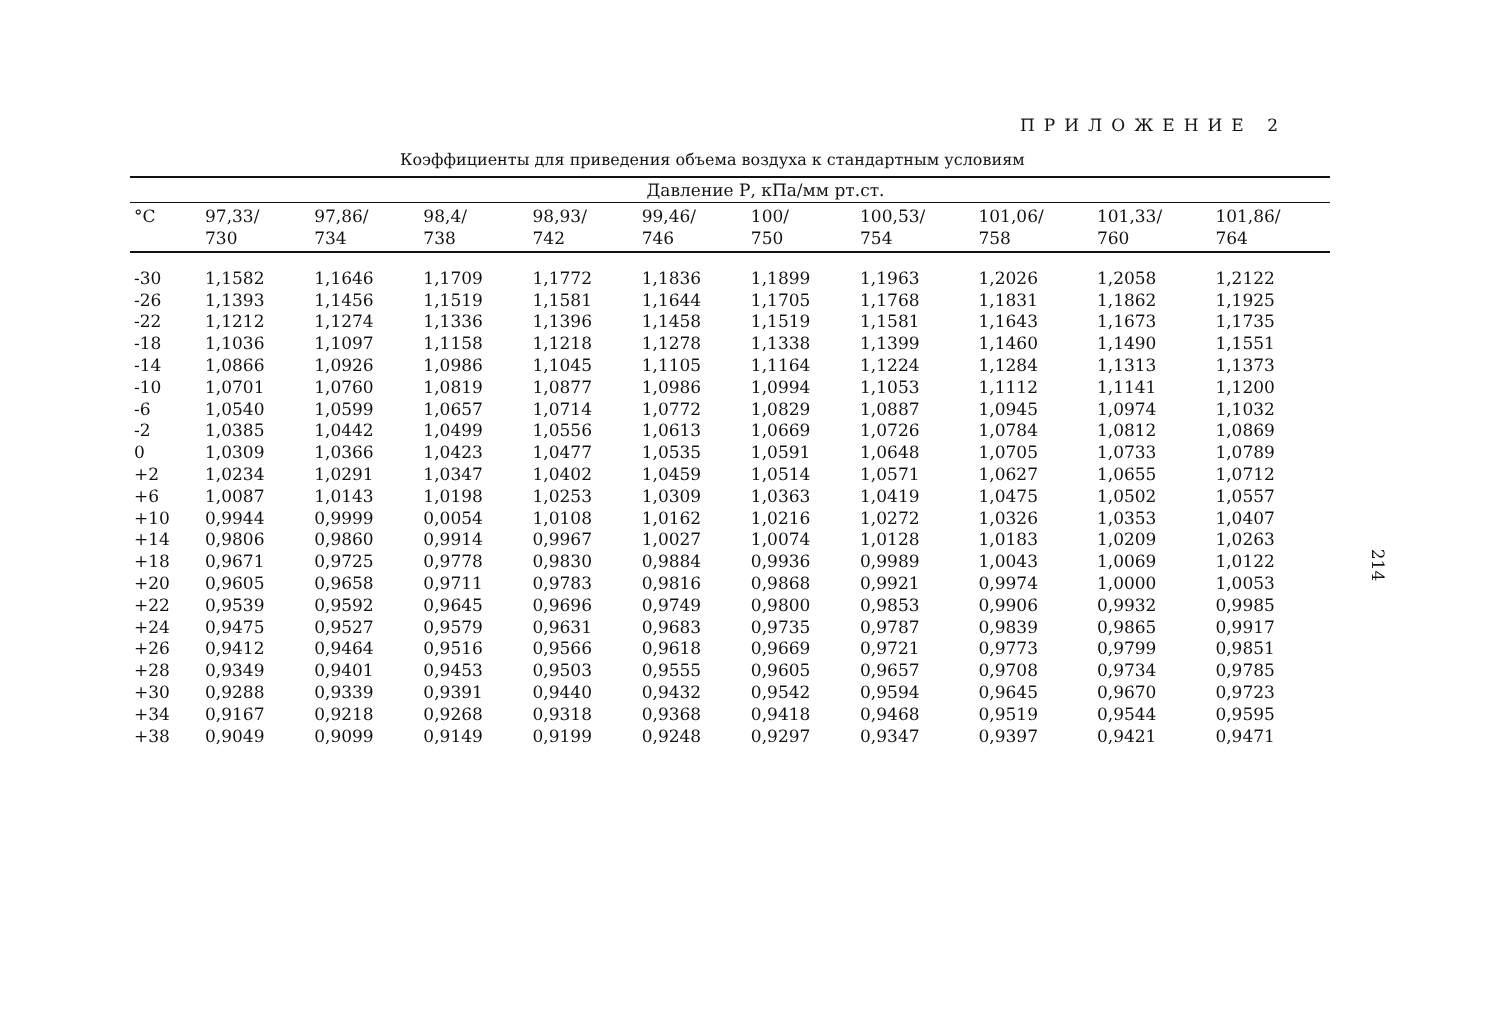ПРИЛОЖЕНИЕ 2
Коэффициенты для приведения объема воздуха к стандартным условиям
| | Давление Р, кПа/мм рт.ст. | | | | | | | | | |
| --- | --- | --- | --- | --- | --- | --- | --- | --- | --- | --- |
| °C | 97,33/ 730 | 97,86/ 734 | 98,4/ 738 | 98,93/ 742 | 99,46/ 746 | 100/ 750 | 100,53/ 754 | 101,06/ 758 | 101,33/ 760 | 101,86/ 764 |
| -30 | 1,1582 | 1,1646 | 1,1709 | 1,1772 | 1,1836 | 1,1899 | 1,1963 | 1,2026 | 1,2058 | 1,2122 |
| -26 | 1,1393 | 1,1456 | 1,1519 | 1,1581 | 1,1644 | 1,1705 | 1,1768 | 1,1831 | 1,1862 | 1,1925 |
| -22 | 1,1212 | 1,1274 | 1,1336 | 1,1396 | 1,1458 | 1,1519 | 1,1581 | 1,1643 | 1,1673 | 1,1735 |
| -18 | 1,1036 | 1,1097 | 1,1158 | 1,1218 | 1,1278 | 1,1338 | 1,1399 | 1,1460 | 1,1490 | 1,1551 |
| -14 | 1,0866 | 1,0926 | 1,0986 | 1,1045 | 1,1105 | 1,1164 | 1,1224 | 1,1284 | 1,1313 | 1,1373 |
| -10 | 1,0701 | 1,0760 | 1,0819 | 1,0877 | 1,0986 | 1,0994 | 1,1053 | 1,1112 | 1,1141 | 1,1200 |
| -6 | 1,0540 | 1,0599 | 1,0657 | 1,0714 | 1,0772 | 1,0829 | 1,0887 | 1,0945 | 1,0974 | 1,1032 |
| -2 | 1,0385 | 1,0442 | 1,0499 | 1,0556 | 1,0613 | 1,0669 | 1,0726 | 1,0784 | 1,0812 | 1,0869 |
| 0 | 1,0309 | 1,0366 | 1,0423 | 1,0477 | 1,0535 | 1,0591 | 1,0648 | 1,0705 | 1,0733 | 1,0789 |
| +2 | 1,0234 | 1,0291 | 1,0347 | 1,0402 | 1,0459 | 1,0514 | 1,0571 | 1,0627 | 1,0655 | 1,0712 |
| +6 | 1,0087 | 1,0143 | 1,0198 | 1,0253 | 1,0309 | 1,0363 | 1,0419 | 1,0475 | 1,0502 | 1,0557 |
| +10 | 0,9944 | 0,9999 | 0,0054 | 1,0108 | 1,0162 | 1,0216 | 1,0272 | 1,0326 | 1,0353 | 1,0407 |
| +14 | 0,9806 | 0,9860 | 0,9914 | 0,9967 | 1,0027 | 1,0074 | 1,0128 | 1,0183 | 1,0209 | 1,0263 |
| +18 | 0,9671 | 0,9725 | 0,9778 | 0,9830 | 0,9884 | 0,9936 | 0,9989 | 1,0043 | 1,0069 | 1,0122 |
| +20 | 0,9605 | 0,9658 | 0,9711 | 0,9783 | 0,9816 | 0,9868 | 0,9921 | 0,9974 | 1,0000 | 1,0053 |
| +22 | 0,9539 | 0,9592 | 0,9645 | 0,9696 | 0,9749 | 0,9800 | 0,9853 | 0,9906 | 0,9932 | 0,9985 |
| +24 | 0,9475 | 0,9527 | 0,9579 | 0,9631 | 0,9683 | 0,9735 | 0,9787 | 0,9839 | 0,9865 | 0,9917 |
| +26 | 0,9412 | 0,9464 | 0,9516 | 0,9566 | 0,9618 | 0,9669 | 0,9721 | 0,9773 | 0,9799 | 0,9851 |
| +28 | 0,9349 | 0,9401 | 0,9453 | 0,9503 | 0,9555 | 0,9605 | 0,9657 | 0,9708 | 0,9734 | 0,9785 |
| +30 | 0,9288 | 0,9339 | 0,9391 | 0,9440 | 0,9432 | 0,9542 | 0,9594 | 0,9645 | 0,9670 | 0,9723 |
| +34 | 0,9167 | 0,9218 | 0,9268 | 0,9318 | 0,9368 | 0,9418 | 0,9468 | 0,9519 | 0,9544 | 0,9595 |
| +38 | 0,9049 | 0,9099 | 0,9149 | 0,9199 | 0,9248 | 0,9297 | 0,9347 | 0,9397 | 0,9421 | 0,9471 |
214